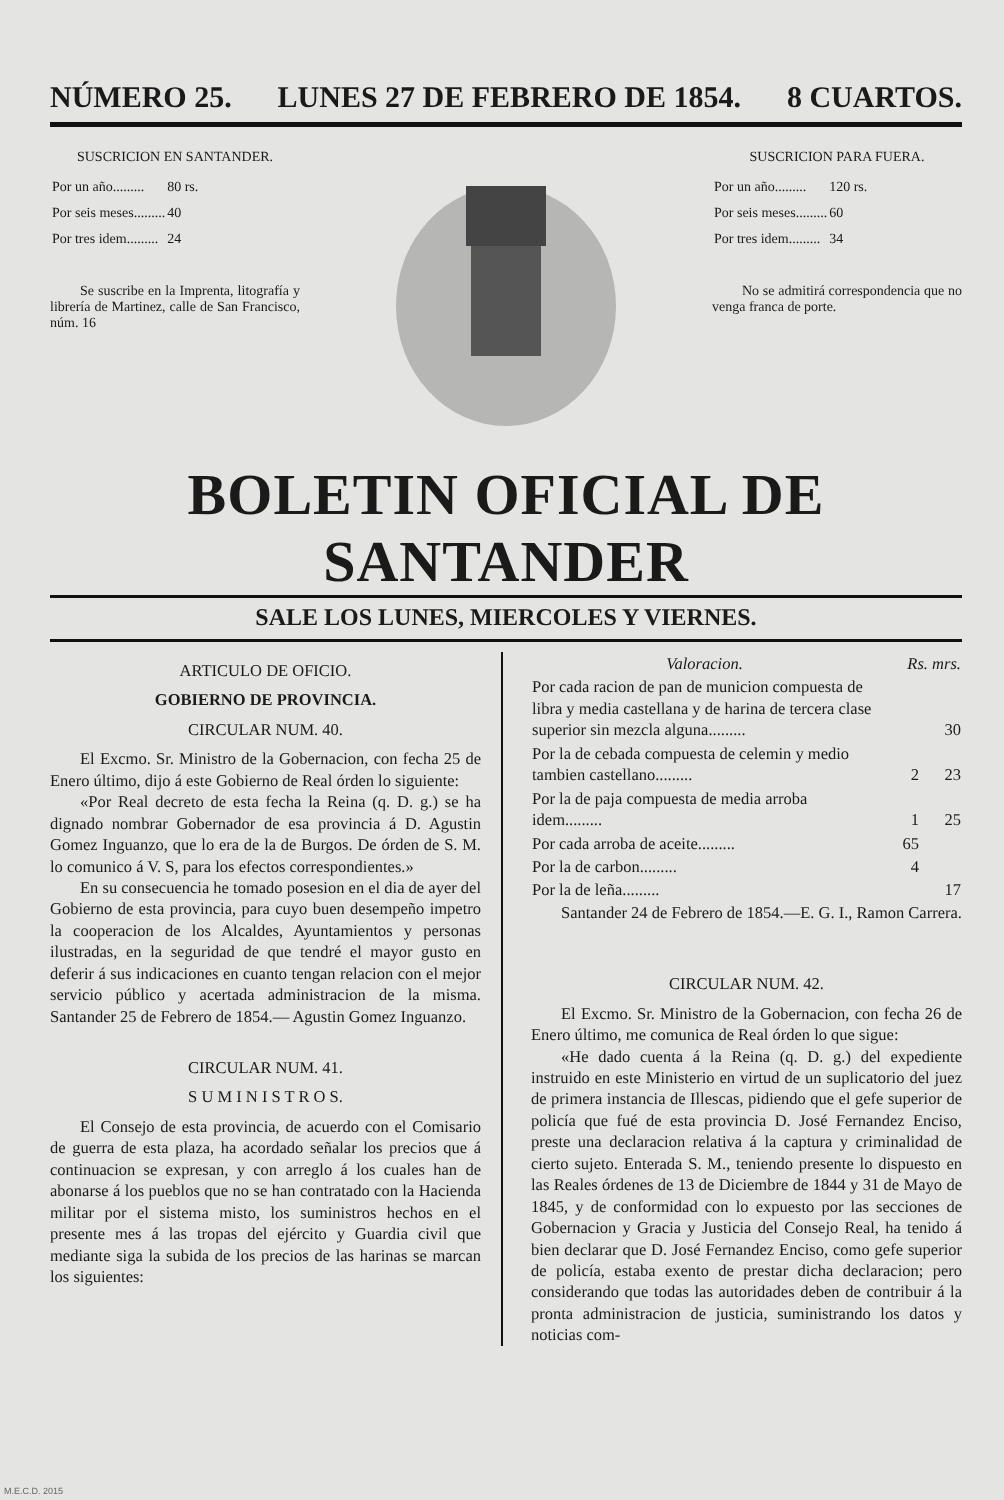NÚMERO 25. LUNES 27 DE FEBRERO DE 1854. 8 CUARTOS.
SUSCRICION EN SANTANDER.
| Por un año......... | 80 rs. |
| Por seis meses......... | 40 |
| Por tres idem......... | 24 |
Se suscribe en la Imprenta, litografía y librería de Martinez, calle de San Francisco, núm. 16
SUSCRICION PARA FUERA.
| Por un año......... | 120 rs. |
| Por seis meses......... | 60 |
| Por tres idem......... | 34 |
No se admitirá correspondencia que no venga franca de porte.
BOLETIN OFICIAL DE SANTANDER
SALE LOS LUNES, MIERCOLES Y VIERNES.
ARTICULO DE OFICIO.
GOBIERNO DE PROVINCIA.
CIRCULAR NUM. 40.
El Excmo. Sr. Ministro de la Gobernacion, con fecha 25 de Enero último, dijo á este Gobierno de Real órden lo siguiente:
«Por Real decreto de esta fecha la Reina (q. D. g.) se ha dignado nombrar Gobernador de esa provincia á D. Agustin Gomez Inguanzo, que lo era de la de Burgos. De órden de S. M. lo comunico á V. S, para los efectos correspondientes.»
En su consecuencia he tomado posesion en el dia de ayer del Gobierno de esta provincia, para cuyo buen desempeño impetro la cooperacion de los Alcaldes, Ayuntamientos y personas ilustradas, en la seguridad de que tendré el mayor gusto en deferir á sus indicaciones en cuanto tengan relacion con el mejor servicio público y acertada administracion de la misma. Santander 25 de Febrero de 1854.— Agustin Gomez Inguanzo.
CIRCULAR NUM. 41.
S U M I N I S T R O S.
El Consejo de esta provincia, de acuerdo con el Comisario de guerra de esta plaza, ha acordado señalar los precios que á continuacion se expresan, y con arreglo á los cuales han de abonarse á los pueblos que no se han contratado con la Hacienda militar por el sistema misto, los suministros hechos en el presente mes á las tropas del ejército y Guardia civil que mediante siga la subida de los precios de las harinas se marcan los siguientes:
| Valoracion. | Rs. mrs. | |
| --- | --- | --- |
| Por cada racion de pan de municion compuesta de libra y media castellana y de harina de tercera clase superior sin mezcla alguna......... | | 30 |
| Por la de cebada compuesta de celemin y medio tambien castellano......... | 2 | 23 |
| Por la de paja compuesta de media arroba idem......... | 1 | 25 |
| Por cada arroba de aceite......... | 65 | |
| Por la de carbon......... | 4 | |
| Por la de leña......... | | 17 |
Santander 24 de Febrero de 1854.—E. G. I., Ramon Carrera.
CIRCULAR NUM. 42.
El Excmo. Sr. Ministro de la Gobernacion, con fecha 26 de Enero último, me comunica de Real órden lo que sigue:
«He dado cuenta á la Reina (q. D. g.) del expediente instruido en este Ministerio en virtud de un suplicatorio del juez de primera instancia de Illescas, pidiendo que el gefe superior de policía que fué de esta provincia D. José Fernandez Enciso, preste una declaracion relativa á la captura y criminalidad de cierto sujeto. Enterada S. M., teniendo presente lo dispuesto en las Reales órdenes de 13 de Diciembre de 1844 y 31 de Mayo de 1845, y de conformidad con lo expuesto por las secciones de Gobernacion y Gracia y Justicia del Consejo Real, ha tenido á bien declarar que D. José Fernandez Enciso, como gefe superior de policía, estaba exento de prestar dicha declaracion; pero considerando que todas las autoridades deben de contribuir á la pronta administracion de justicia, suministrando los datos y noticias com-
M.E.C.D. 2015